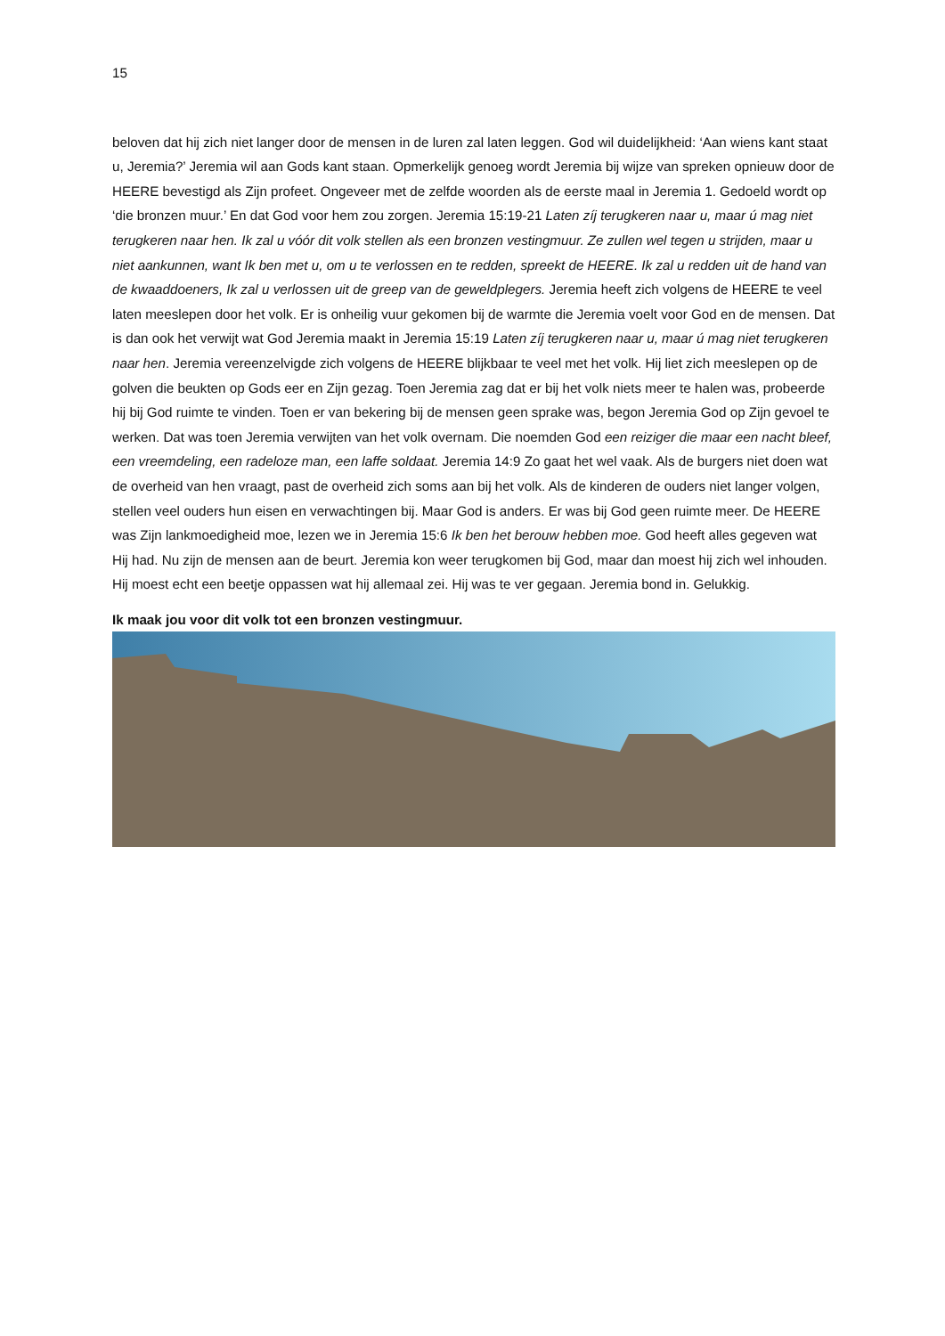15
beloven dat hij zich niet langer door de mensen in de luren zal laten leggen. God wil duidelijkheid: ‘Aan wiens kant staat u, Jeremia?’ Jeremia wil aan Gods kant staan. Opmerkelijk genoeg wordt Jeremia bij wijze van spreken opnieuw door de HEERE bevestigd als Zijn profeet. Ongeveer met de zelfde woorden als de eerste maal in Jeremia 1. Gedoeld wordt op ‘die bronzen muur.’ En dat God voor hem zou zorgen. Jeremia 15:19-21 Laten zíj terugkeren naar u, maar ú mag niet terugkeren naar hen. Ik zal u vóór dit volk stellen als een bronzen vestingmuur. Ze zullen wel tegen u strijden, maar u niet aankunnen, want Ik ben met u, om u te verlossen en te redden, spreekt de HEERE. Ik zal u redden uit de hand van de kwaaddoeners, Ik zal u verlossen uit de greep van de geweldplegers. Jeremia heeft zich volgens de HEERE te veel laten meeslepen door het volk. Er is onheilig vuur gekomen bij de warmte die Jeremia voelt voor God en de mensen. Dat is dan ook het verwijt wat God Jeremia maakt in Jeremia 15:19 Laten zíj terugkeren naar u, maar ú mag niet terugkeren naar hen. Jeremia vereenzelvigde zich volgens de HEERE blijkbaar te veel met het volk. Hij liet zich meeslepen op de golven die beukten op Gods eer en Zijn gezag. Toen Jeremia zag dat er bij het volk niets meer te halen was, probeerde hij bij God ruimte te vinden. Toen er van bekering bij de mensen geen sprake was, begon Jeremia God op Zijn gevoel te werken. Dat was toen Jeremia verwijten van het volk overnam. Die noemden God een reiziger die maar een nacht bleef, een vreemdeling, een radeloze man, een laffe soldaat. Jeremia 14:9 Zo gaat het wel vaak. Als de burgers niet doen wat de overheid van hen vraagt, past de overheid zich soms aan bij het volk. Als de kinderen de ouders niet langer volgen, stellen veel ouders hun eisen en verwachtingen bij. Maar God is anders. Er was bij God geen ruimte meer. De HEERE was Zijn lankmoedigheid moe, lezen we in Jeremia 15:6 Ik ben het berouw hebben moe. God heeft alles gegeven wat Hij had. Nu zijn de mensen aan de beurt. Jeremia kon weer terugkomen bij God, maar dan moest hij zich wel inhouden. Hij moest echt een beetje oppassen wat hij allemaal zei. Hij was te ver gegaan. Jeremia bond in. Gelukkig.
Ik maak jou voor dit volk tot een bronzen vestingmuur.